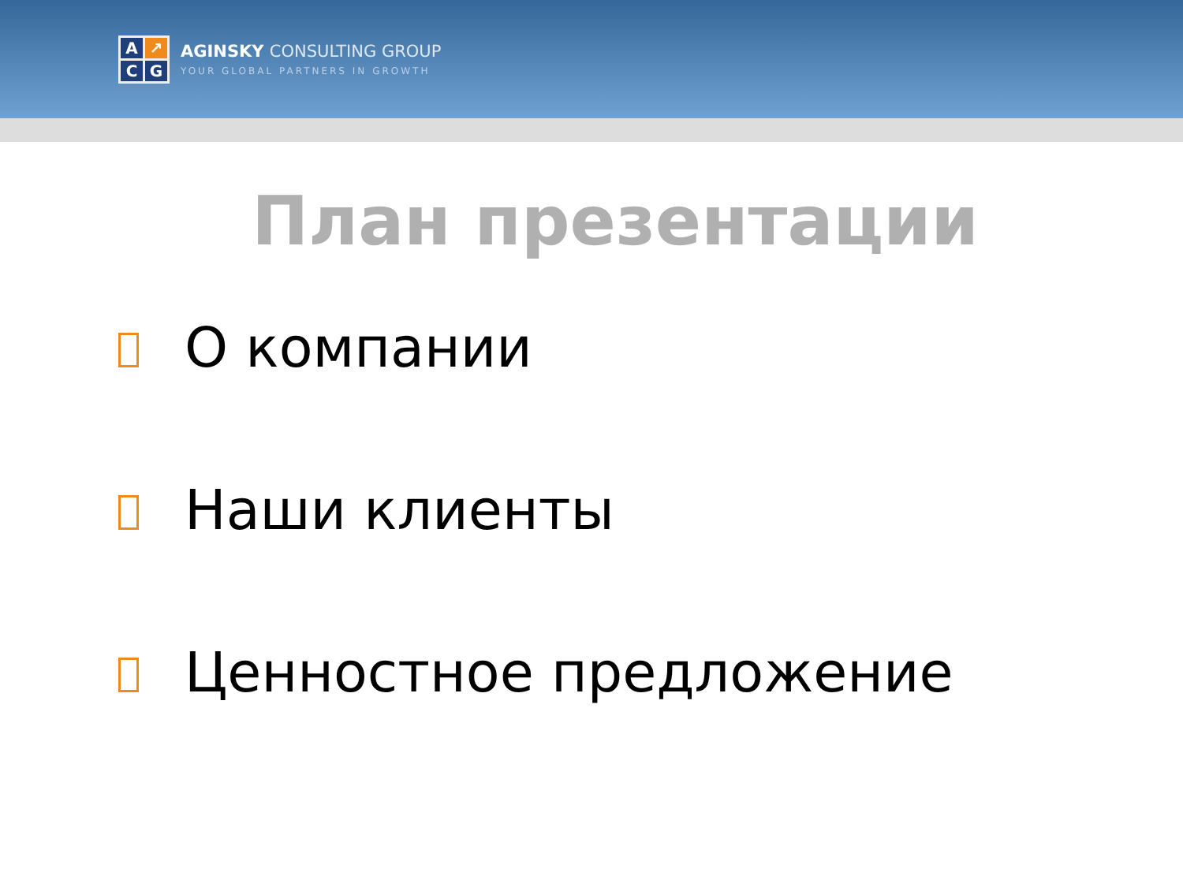A
↗
C
G
AGINSKY CONSULTING GROUP
YOUR GLOBAL PARTNERS IN GROWTH
План презентации
О компании
Наши клиенты
Ценностное предложение